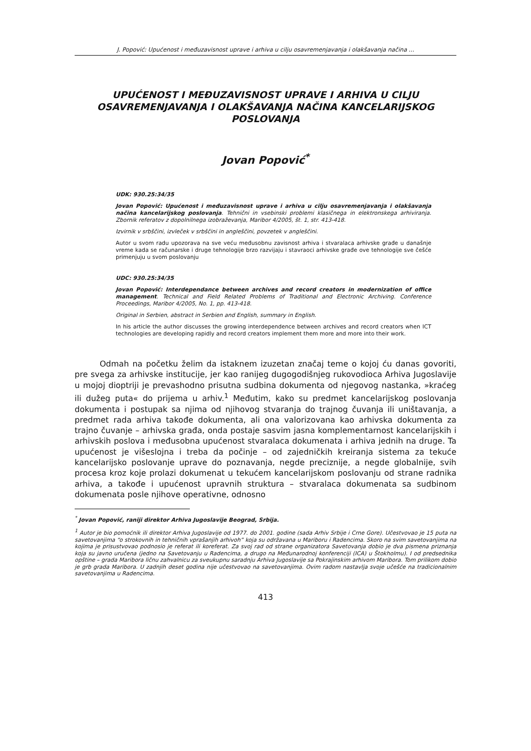J. Popović: Upućenost i međuzavisnost uprave i arhiva u cilju osavremenjavanja i olakšavanja načina ...
UPUĆENOST I MEĐUZAVISNOST UPRAVE I ARHIVA U CILJU OSAVREMENJAVANJA I OLAKŠAVANJA NAČINA KANCELARIJSKOG POSLOVANJA
Jovan Popović<sup>*</sup>
UDK: 930.25:34/35
Jovan Popović: Upućenost i međuzavisnost uprave i arhiva u cilju osavremenjavanja i olakšavanja načina kancelarijskog poslovanja. Tehnični in vsebinski problemi klasičnega in elektronskega arhiviranja. Zbornik referatov z dopolnilnega izobraževanja, Maribor 4/2005, št. 1, str. 413-418.
Izvirnik v srbščini, izvleček v srbščini in angleščini, povzetek v angleščini.
Autor u svom radu upozorava na sve veću međusobnu zavisnost arhiva i stvaralaca arhivske građe u današnje vreme kada se računarske i druge tehnologije brzo razvijaju i stavraoci arhivske građe ove tehnologije sve češće primenjuju u svom poslovanju
UDC: 930.25:34/35
Jovan Popović: Interdependance between archives and record creators in modernization of office management. Technical and Field Related Problems of Traditional and Electronic Archiving. Conference Proceedings, Maribor 4/2005, No. 1, pp. 413-418.
Original in Serbien, abstract in Serbien and English, summary in English.
In his article the author discusses the growing interdependence between archives and record creators when ICT technologies are developing rapidly and record creators implement them more and more into their work.
Odmah na početku želim da istaknem izuzetan značaj teme o kojoj ću danas govoriti, pre svega za arhivske institucije, jer kao ranijeg dugogodišnjeg rukovodioca Arhiva Jugoslavije u mojoj dioptriji je prevashodno prisutna sudbina dokumenta od njegovog nastanka, »kraćeg ili dužeg puta« do prijema u arhiv.<sup>1</sup> Međutim, kako su predmet kancelarijskog poslovanja dokumenta i postupak sa njima od njihovog stvaranja do trajnog čuvanja ili uništavanja, a predmet rada arhiva takođe dokumenta, ali ona valorizovana kao arhivska dokumenta za trajno čuvanje – arhivska građa, onda postaje sasvim jasna komplementarnost kancelarijskih i arhivskih poslova i međusobna upućenost stvaralaca dokumenata i arhiva jednih na druge. Ta upućenost je višeslojna i treba da počinje – od zajedničkih kreiranja sistema za tekuće kancelarijsko poslovanje uprave do poznavanja, negde preciznije, a negde globalnije, svih procesa kroz koje prolazi dokumenat u tekućem kancelarijskom poslovanju od strane radnika arhiva, a takođe i upućenost upravnih struktura – stvaralaca dokumenata sa sudbinom dokumenata posle njihove operativne, odnosno
<sup>*</sup> Jovan Popović, raniji direktor Arhiva Jugoslavije Beograd, Srbija.
<sup>1</sup> Autor je bio pomoćnik ili direktor Arhiva Jugoslavije od 1977. do 2001. godine (sada Arhiv Srbije i Crne Gore). Učestvovao je 15 puta na savetovanjima “o strokovnih in tehničnih vprašanjih arhivoh” koja su održavana u Mariboru i Radencima. Skoro na svim savetovanjima na kojima je prisustvovao podnosio je referat ili koreferat. Za svoj rad od strane organizatora Savetovanja dobio je dva pismena priznanja koja su javno uručena (jedno na Savetovanju u Radencima, a drugo na Međunarodnoj konferenciji (ICA) u Štokholmu). I od predsednika opštine – grada Maribora ličnu zahvalnicu za sveukupnu saradnju Arhiva Jugoslavije sa Pokrajinskim arhivom Maribora. Tom prilikom dobio je grb grada Maribora. U zadnjih deset godina nije učestvovao na savetovanjima. Ovim radom nastavlja svoje učešće na tradicionalnim savetovanjima u Radencima.
413